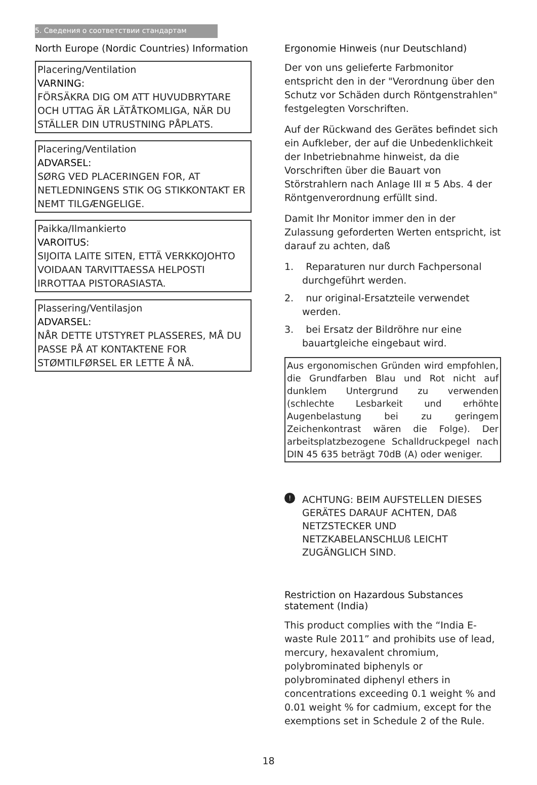5. Сведения о соответствии стандартам
North Europe (Nordic Countries) Information
Placering/Ventilation
VARNING:
FÖRSÄKRA DIG OM ATT HUVUDBRYTARE OCH UTTAG ÄR LÄTÅTKOMLIGA, NÄR DU STÄLLER DIN UTRUSTNING PÅPLATS.
Placering/Ventilation
ADVARSEL:
SØRG VED PLACERINGEN FOR, AT NETLEDNINGENS STIK OG STIKKONTAKT ER NEMT TILGÆNGELIGE.
Paikka/Ilmankierto
VAROITUS:
SIJOITA LAITE SITEN, ETTÄ VERKKOJOHTO VOIDAAN TARVITTAESSA HELPOSTI IRROTTAA PISTORASIASTA.
Plassering/Ventilasjon
ADVARSEL:
NÅR DETTE UTSTYRET PLASSERES, MÅ DU PASSE PÅ AT KONTAKTENE FOR STØMTILFØRSEL ER LETTE Å NÅ.
Ergonomie Hinweis (nur Deutschland)
Der von uns gelieferte Farbmonitor entspricht den in der "Verordnung über den Schutz vor Schäden durch Röntgenstrahlen" festgelegten Vorschriften.
Auf der Rückwand des Gerätes befindet sich ein Aufkleber, der auf die Unbedenklichkeit der Inbetriebnahme hinweist, da die Vorschriften über die Bauart von Störstrahlern nach Anlage III ¤ 5 Abs. 4 der Röntgenverordnung erfüllt sind.
Damit Ihr Monitor immer den in der Zulassung geforderten Werten entspricht, ist darauf zu achten, daß
1. Reparaturen nur durch Fachpersonal durchgeführt werden.
2. nur original-Ersatzteile verwendet werden.
3. bei Ersatz der Bildröhre nur eine bauartgleiche eingebaut wird.
Aus ergonomischen Gründen wird empfohlen, die Grundfarben Blau und Rot nicht auf dunklem Untergrund zu verwenden (schlechte Lesbarkeit und erhöhte Augenbelastung bei zu geringem Zeichenkontrast wären die Folge). Der arbeitsplatzbezogene Schalldruckpegel nach DIN 45 635 beträgt 70dB (A) oder weniger.
!
ACHTUNG: BEIM AUFSTELLEN DIESES GERÄTES DARAUF ACHTEN, DAß NETZSTECKER UND NETZKABELANSCHLUß LEICHT ZUGÄNGLICH SIND.
Restriction on Hazardous Substances statement (India)
This product complies with the “India E-waste Rule 2011” and prohibits use of lead, mercury, hexavalent chromium, polybrominated biphenyls or polybrominated diphenyl ethers in concentrations exceeding 0.1 weight % and 0.01 weight % for cadmium, except for the exemptions set in Schedule 2 of the Rule.
18